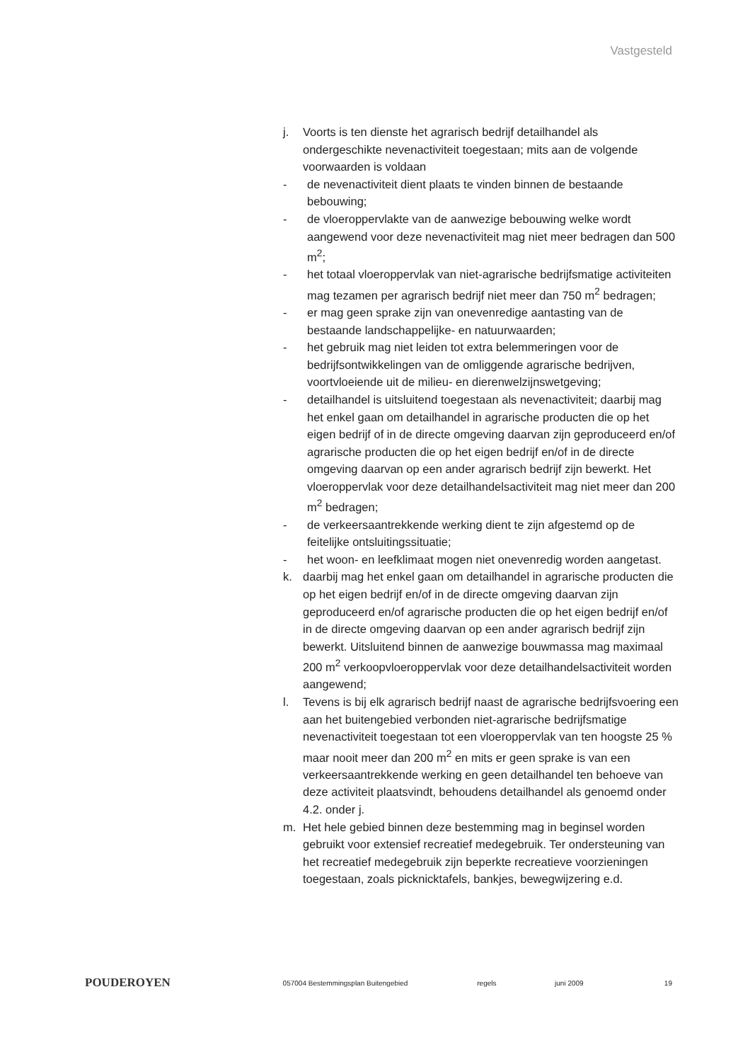Vastgesteld
j. Voorts is ten dienste het agrarisch bedrijf detailhandel als ondergeschikte nevenactiviteit toegestaan; mits aan de volgende voorwaarden is voldaan
- de nevenactiviteit dient plaats te vinden binnen de bestaande bebouwing;
- de vloeroppervlakte van de aanwezige bebouwing welke wordt aangewend voor deze nevenactiviteit mag niet meer bedragen dan 500 m<sup>2</sup>;
- het totaal vloeroppervlak van niet-agrarische bedrijfsmatige activiteiten mag tezamen per agrarisch bedrijf niet meer dan 750 m<sup>2</sup> bedragen;
- er mag geen sprake zijn van onevenredige aantasting van de bestaande landschappelijke- en natuurwaarden;
- het gebruik mag niet leiden tot extra belemmeringen voor de bedrijfsontwikkelingen van de omliggende agrarische bedrijven, voortvloeiende uit de milieu- en dierenwelzijnswetgeving;
- detailhandel is uitsluitend toegestaan als nevenactiviteit; daarbij mag het enkel gaan om detailhandel in agrarische producten die op het eigen bedrijf of in de directe omgeving daarvan zijn geproduceerd en/of agrarische producten die op het eigen bedrijf en/of in de directe omgeving daarvan op een ander agrarisch bedrijf zijn bewerkt. Het vloeroppervlak voor deze detailhandelsactiviteit mag niet meer dan 200 m<sup>2</sup> bedragen;
- de verkeersaantrekkende werking dient te zijn afgestemd op de feitelijke ontsluitingssituatie;
- het woon- en leefklimaat mogen niet onevenredig worden aangetast.
k. daarbij mag het enkel gaan om detailhandel in agrarische producten die op het eigen bedrijf en/of in de directe omgeving daarvan zijn geproduceerd en/of agrarische producten die op het eigen bedrijf en/of in de directe omgeving daarvan op een ander agrarisch bedrijf zijn bewerkt. Uitsluitend binnen de aanwezige bouwmassa mag maximaal 200 m<sup>2</sup> verkoopvloeroppervlak voor deze detailhandelsactiviteit worden aangewend;
l. Tevens is bij elk agrarisch bedrijf naast de agrarische bedrijfsvoering een aan het buitengebied verbonden niet-agrarische bedrijfsmatige nevenactiviteit toegestaan tot een vloeroppervlak van ten hoogste 25 % maar nooit meer dan 200 m<sup>2</sup> en mits er geen sprake is van een verkeersaantrekkende werking en geen detailhandel ten behoeve van deze activiteit plaatsvindt, behoudens detailhandel als genoemd onder 4.2. onder j.
m. Het hele gebied binnen deze bestemming mag in beginsel worden gebruikt voor extensief recreatief medegebruik. Ter ondersteuning van het recreatief medegebruik zijn beperkte recreatieve voorzieningen toegestaan, zoals picknicktafels, bankjes, bewegwijzering e.d.
POUDEROYEN 057004 Bestemmingsplan Buitengebied regels juni 2009 19